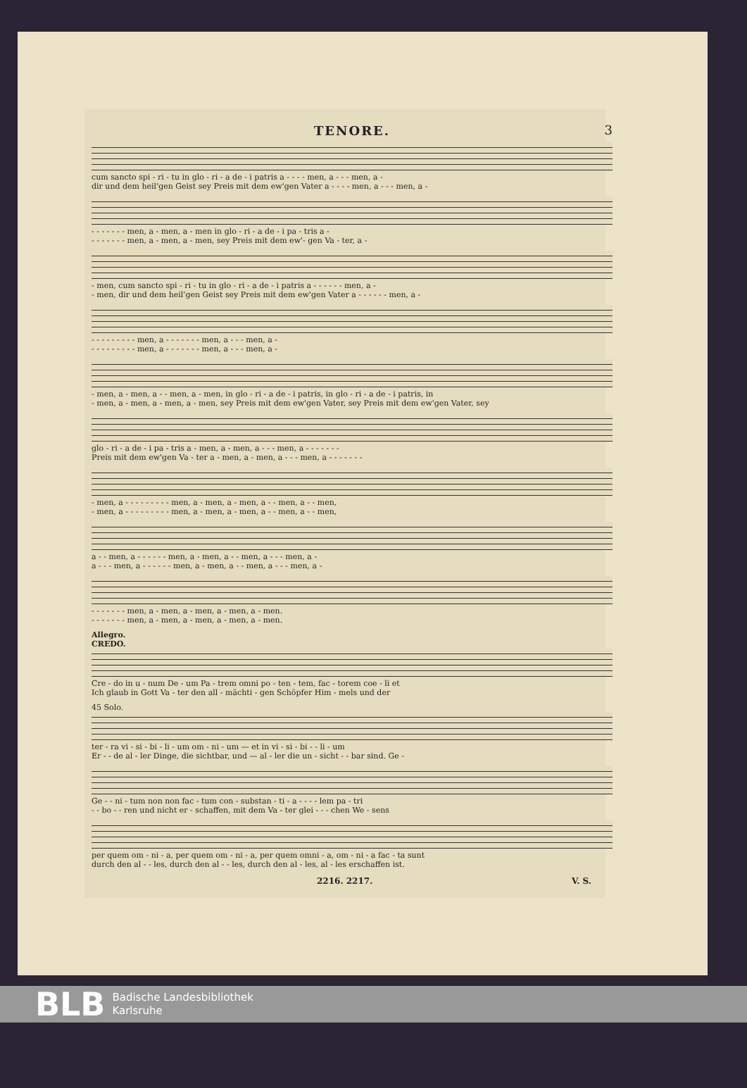TENORE.
3
cum sancto spi - ri - tu in glo - ri - a de - i patris a - - - - men, a - - - men, a -
dir und dem heil'gen Geist sey Preis mit dem ew'gen Vater a - - - - men, a - - - men, a -
- - - - - - - men, a - men, a - men in glo - ri - a de - i pa - tris a -
- - - - - - - men, a - men, a - men, sey Preis mit dem ew'- gen Va - ter, a -
- men, cum sancto spi - ri - tu in glo - ri - a de - i patris a - - - - - - men, a -
- men, dir und dem heil'gen Geist sey Preis mit dem ew'gen Vater a - - - - - - men, a -
- - - - - - - - - men, a - - - - - - - men, a - - - men, a -
- - - - - - - - - men, a - - - - - - - men, a - - - men, a -
- men, a - men, a - - men, a - men, in glo - ri - a de - i patris, in glo - ri - a de - i patris, in
- men, a - men, a - men, a - men, sey Preis mit dem ew'gen Vater, sey Preis mit dem ew'gen Vater, sey
glo - ri - a de - i pa - tris a - men, a - men, a - - - men, a - - - - - - -
Preis mit dem ew'gen Va - ter a - men, a - men, a - - - men, a - - - - - - -
- men, a - - - - - - - - - men, a - men, a - men, a - - men, a - - men,
- men, a - - - - - - - - - men, a - men, a - men, a - - men, a - - men,
a - - men, a - - - - - - men, a - men, a - - men, a - - - men, a -
a - - - men, a - - - - - - men, a - men, a - - men, a - - - men, a -
- - - - - - - men, a - men, a - men, a - men, a - men.
- - - - - - - men, a - men, a - men, a - men, a - men.
Allegro.
CREDO.
Cre - do in u - num De - um Pa - trem omni po - ten - tem, fac - torem coe - li et
Ich glaub in Gott Va - ter den all - mächti - gen Schöpfer Him - mels und der
45 Solo.
ter - ra vi - si - bi - li - um om - ni - um — et in vi - si - bi - - li - um
Er - - de al - ler Dinge, die sichtbar, und — al - ler die un - sicht - - bar sind. Ge -
Ge - - ni - tum non non fac - tum con - substan - ti - a - - - - lem pa - tri
- - bo - - ren und nicht er - schaffen, mit dem Va - ter glei - - - chen We - sens
per quem om - ni - a, per quem om - ni - a, per quem omni - a, om - ni - a fac - ta sunt
durch den al - - les, durch den al - - les, durch den al - les, al - les erschaffen ist.
2216. 2217. V. S.
BLB Badische Landesbibliothek
Karlsruhe